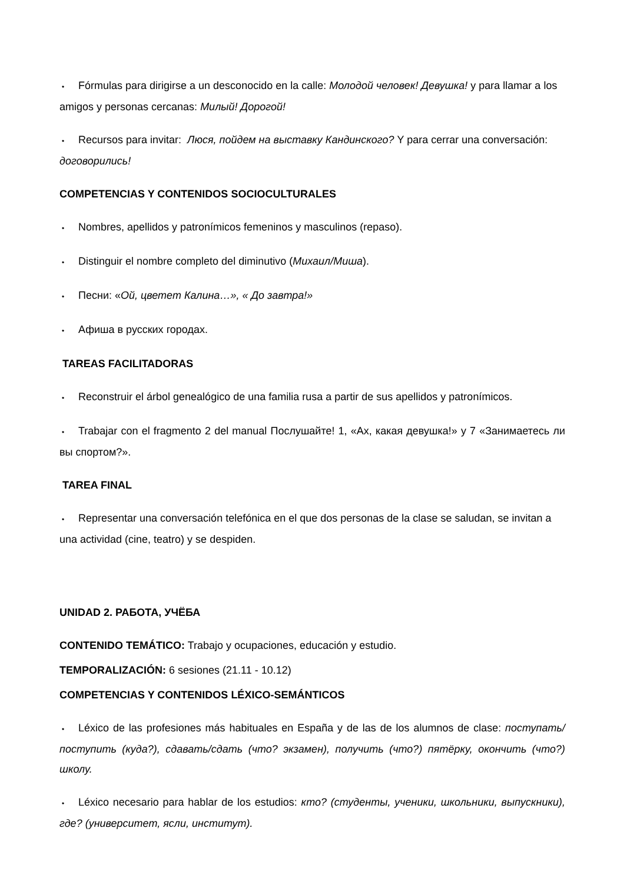• Fórmulas para dirigirse a un desconocido en la calle: Молодой человек! Девушка! y para llamar a los amigos y personas cercanas: Милый! Дорогой!
• Recursos para invitar: Люся, пойдем на выставку Кандинского? Y para cerrar una conversación: договорились!
COMPETENCIAS Y CONTENIDOS SOCIOCULTURALES
• Nombres, apellidos y patronímicos femeninos y masculinos (repaso).
• Distinguir el nombre completo del diminutivo (Михаил/Миша).
• Песни: «Ой, цветет Калина…», « До завтра!»
• Афиша в русских городах.
TAREAS FACILITADORAS
• Reconstruir el árbol genealógico de una familia rusa a partir de sus apellidos y patronímicos.
• Trabajar con el fragmento 2 del manual Послушайте! 1, «Ах, какая девушка!» y 7 «Занимаетесь ли вы спортом?».
TAREA FINAL
• Representar una conversación telefónica en el que dos personas de la clase se saludan, se invitan a una actividad (cine, teatro) y se despiden.
UNIDAD 2. РАБОТА, УЧЁБА
CONTENIDO TEMÁTICO: Trabajo y ocupaciones, educación y estudio.
TEMPORALIZACIÓN: 6 sesiones (21.11 - 10.12)
COMPETENCIAS Y CONTENIDOS LÉXICO-SEMÁNTICOS
• Léxico de las profesiones más habituales en España y de las de los alumnos de clase: поступать/поступить (куда?), сдавать/сдать (что? экзамен), получить (что?) пятёрку, окончить (что?) школу.
• Léxico necesario para hablar de los estudios: кто? (студенты, ученики, школьники, выпускники), где? (университет, ясли, институт).